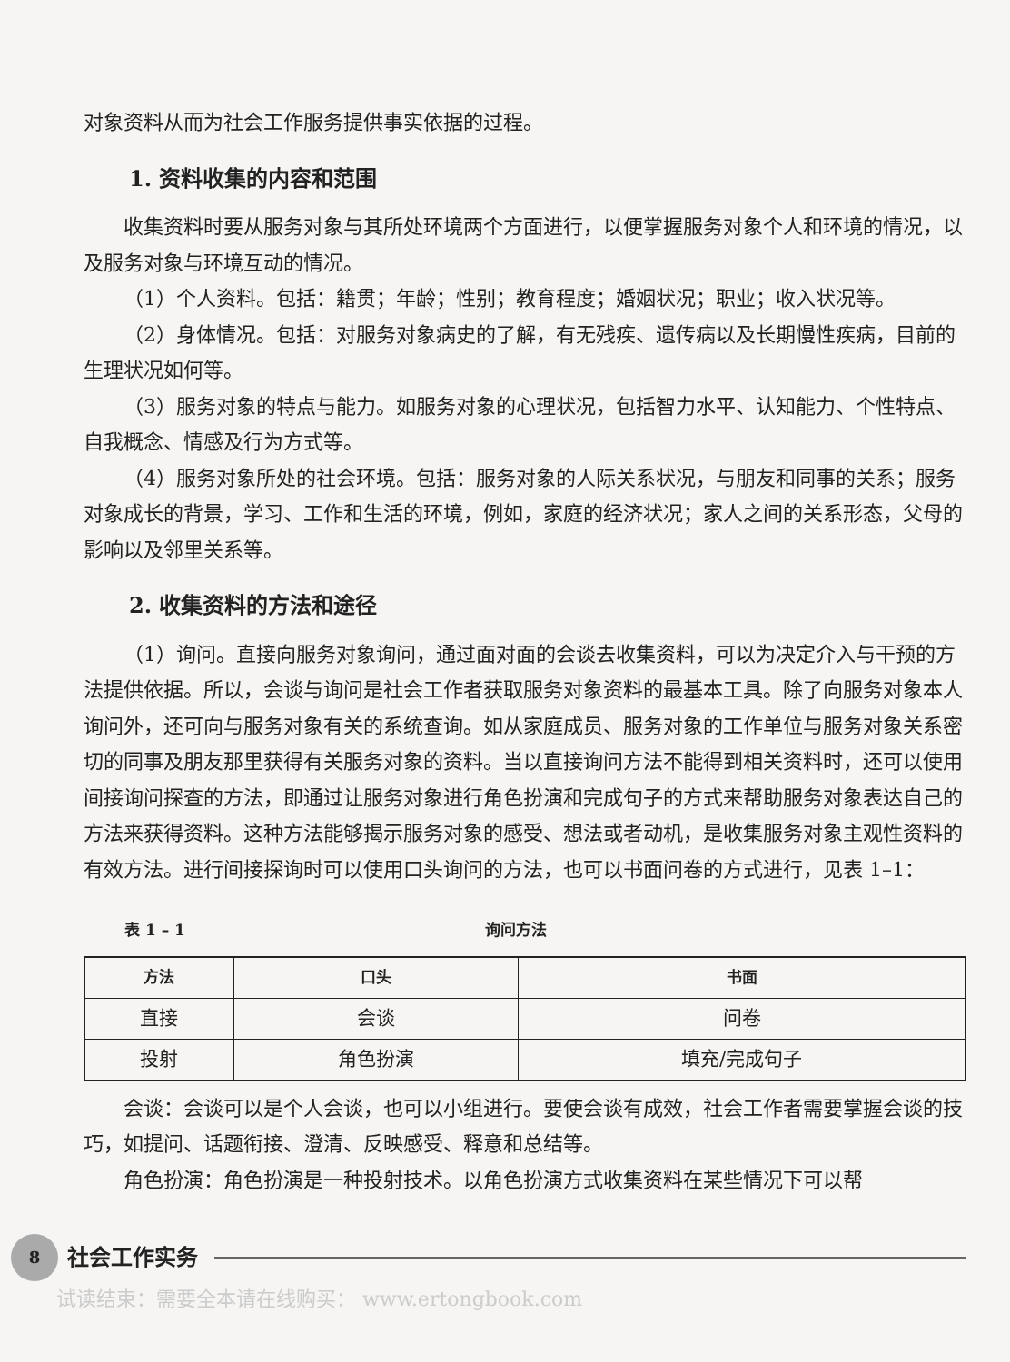对象资料从而为社会工作服务提供事实依据的过程。
1. 资料收集的内容和范围
收集资料时要从服务对象与其所处环境两个方面进行，以便掌握服务对象个人和环境的情况，以及服务对象与环境互动的情况。
（1）个人资料。包括：籍贯；年龄；性别；教育程度；婚姻状况；职业；收入状况等。
（2）身体情况。包括：对服务对象病史的了解，有无残疾、遗传病以及长期慢性疾病，目前的生理状况如何等。
（3）服务对象的特点与能力。如服务对象的心理状况，包括智力水平、认知能力、个性特点、自我概念、情感及行为方式等。
（4）服务对象所处的社会环境。包括：服务对象的人际关系状况，与朋友和同事的关系；服务对象成长的背景，学习、工作和生活的环境，例如，家庭的经济状况；家人之间的关系形态，父母的影响以及邻里关系等。
2. 收集资料的方法和途径
（1）询问。直接向服务对象询问，通过面对面的会谈去收集资料，可以为决定介入与干预的方法提供依据。所以，会谈与询问是社会工作者获取服务对象资料的最基本工具。除了向服务对象本人询问外，还可向与服务对象有关的系统查询。如从家庭成员、服务对象的工作单位与服务对象关系密切的同事及朋友那里获得有关服务对象的资料。当以直接询问方法不能得到相关资料时，还可以使用间接询问探查的方法，即通过让服务对象进行角色扮演和完成句子的方式来帮助服务对象表达自己的方法来获得资料。这种方法能够揭示服务对象的感受、想法或者动机，是收集服务对象主观性资料的有效方法。进行间接探询时可以使用口头询问的方法，也可以书面问卷的方式进行，见表 1–1：
表 1 – 1 询问方法
| 方法 | 口头 | 书面 |
| --- | --- | --- |
| 直接 | 会谈 | 问卷 |
| 投射 | 角色扮演 | 填充/完成句子 |
会谈：会谈可以是个人会谈，也可以小组进行。要使会谈有成效，社会工作者需要掌握会谈的技巧，如提问、话题衔接、澄清、反映感受、释意和总结等。
角色扮演：角色扮演是一种投射技术。以角色扮演方式收集资料在某些情况下可以帮
8
社会工作实务
试读结束：需要全本请在线购买： www.ertongbook.com